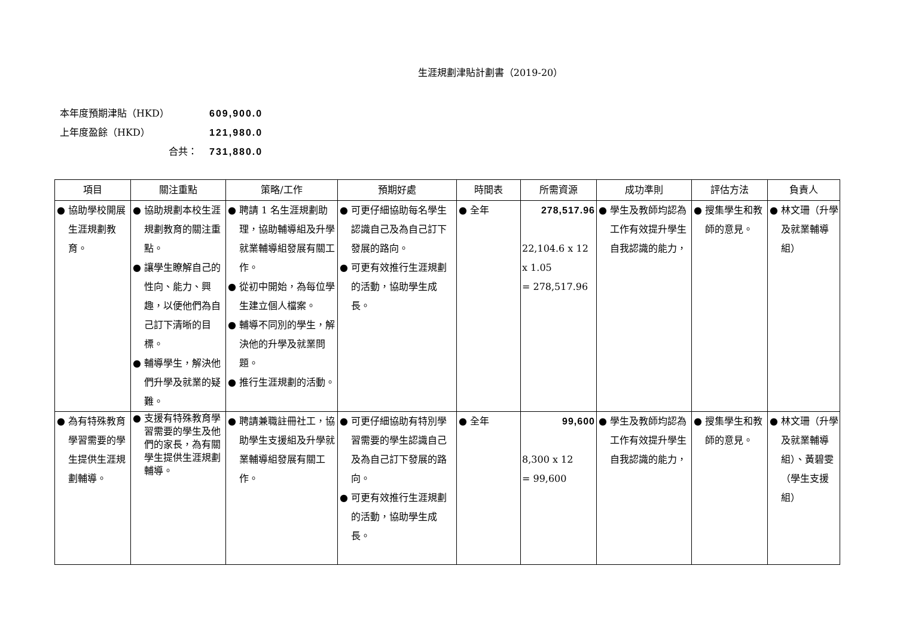生涯規劃津貼計劃書（2019-20）
本年度預期津貼（HKD） 609,900.0
上年度盈餘（HKD） 121,980.0
合共： 731,880.0
| 項目 | 關注重點 | 策略/工作 | 預期好處 | 時間表 | 所需資源 | 成功準則 | 評估方法 | 負責人 |
| --- | --- | --- | --- | --- | --- | --- | --- | --- |
| 協助學校開展生涯規劃教育。 | 協助規劃本校生涯規劃教育的關注重點。 讓學生瞭解自己的性向、能力、興趣，以便他們為自己訂下清晰的目標。 輔導學生，解決他們升學及就業的疑難。 | 聘請 1 名生涯規劃助理，協助輔導組及升學就業輔導組發展有關工作。 從初中開始，為每位學生建立個人檔案。 輔導不同別的學生，解決他的升學及就業問題。 推行生涯規劃的活動。 | 可更仔細協助每名學生認識自己及為自己訂下發展的路向。 可更有效推行生涯規劃的活動，協助學生成長。 | 全年 | 278,517.96 22,104.6 x 12 x 1.05 = 278,517.96 | 學生及教師均認為工作有效提升學生自我認識的能力， | 搜集學生和教師的意見。 | 林文珊（升學及就業輔導組） |
| 為有特殊教育學習需要的學生提供生涯規劃輔導。 | 支援有特殊教育學習需要的學生及他們的家長，為有關學生提供生涯規劃輔導。 | 聘請兼職註冊社工，協助學生支援組及升學就業輔導組發展有關工作。 | 可更仔細協助有特別學習需要的學生認識自己及為自己訂下發展的路向。 可更有效推行生涯規劃的活動，協助學生成長。 | 全年 | 99,600 8,300 x 12 = 99,600 | 學生及教師均認為工作有效提升學生自我認識的能力， | 搜集學生和教師的意見。 | 林文珊（升學及就業輔導組）、黃碧雯（學生支援組） |